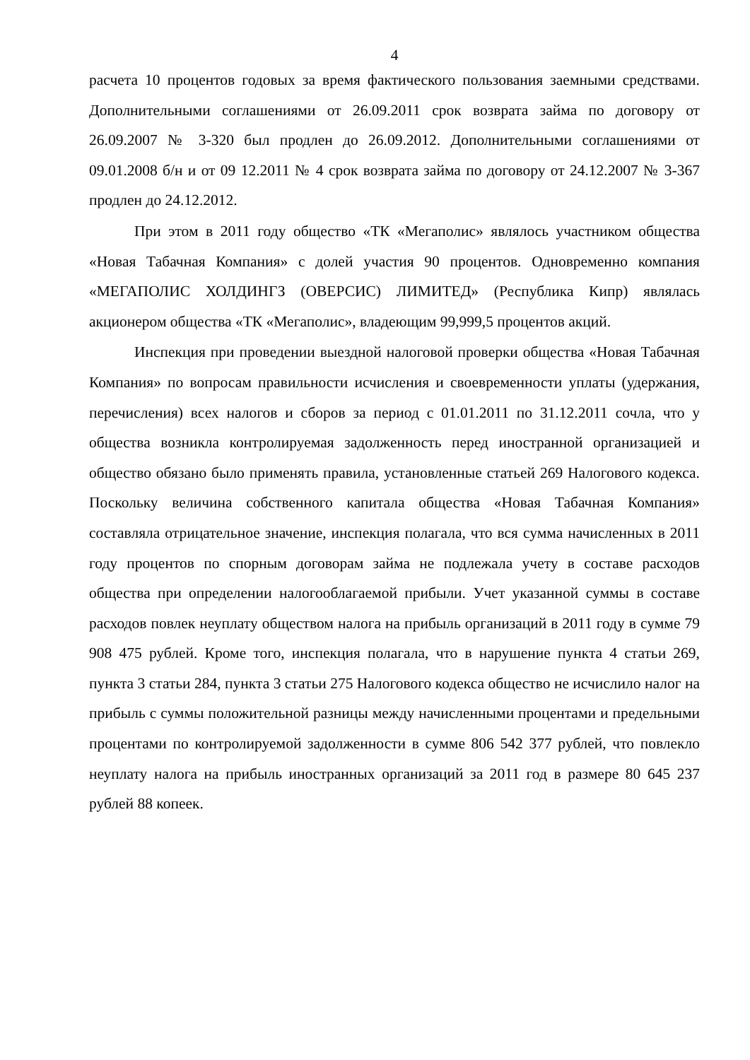4
расчета 10 процентов годовых за время фактического пользования заемными средствами. Дополнительными соглашениями от 26.09.2011 срок возврата займа по договору от 26.09.2007 № 3-320 был продлен до 26.09.2012. Дополнительными соглашениями от 09.01.2008 б/н и от 09 12.2011 № 4 срок возврата займа по договору от 24.12.2007 № 3-367 продлен до 24.12.2012.
При этом в 2011 году общество «ТК «Мегаполис» являлось участником общества «Новая Табачная Компания» с долей участия 90 процентов. Одновременно компания «МЕГАПОЛИС ХОЛДИНГЗ (ОВЕРСИС) ЛИМИТЕД» (Республика Кипр) являлась акционером общества «ТК «Мегаполис», владеющим 99,999,5 процентов акций.
Инспекция при проведении выездной налоговой проверки общества «Новая Табачная Компания» по вопросам правильности исчисления и своевременности уплаты (удержания, перечисления) всех налогов и сборов за период с 01.01.2011 по 31.12.2011 сочла, что у общества возникла контролируемая задолженность перед иностранной организацией и общество обязано было применять правила, установленные статьей 269 Налогового кодекса. Поскольку величина собственного капитала общества «Новая Табачная Компания» составляла отрицательное значение, инспекция полагала, что вся сумма начисленных в 2011 году процентов по спорным договорам займа не подлежала учету в составе расходов общества при определении налогооблагаемой прибыли. Учет указанной суммы в составе расходов повлек неуплату обществом налога на прибыль организаций в 2011 году в сумме 79 908 475 рублей. Кроме того, инспекция полагала, что в нарушение пункта 4 статьи 269, пункта 3 статьи 284, пункта 3 статьи 275 Налогового кодекса общество не исчислило налог на прибыль с суммы положительной разницы между начисленными процентами и предельными процентами по контролируемой задолженности в сумме 806 542 377 рублей, что повлекло неуплату налога на прибыль иностранных организаций за 2011 год в размере 80 645 237 рублей 88 копеек.